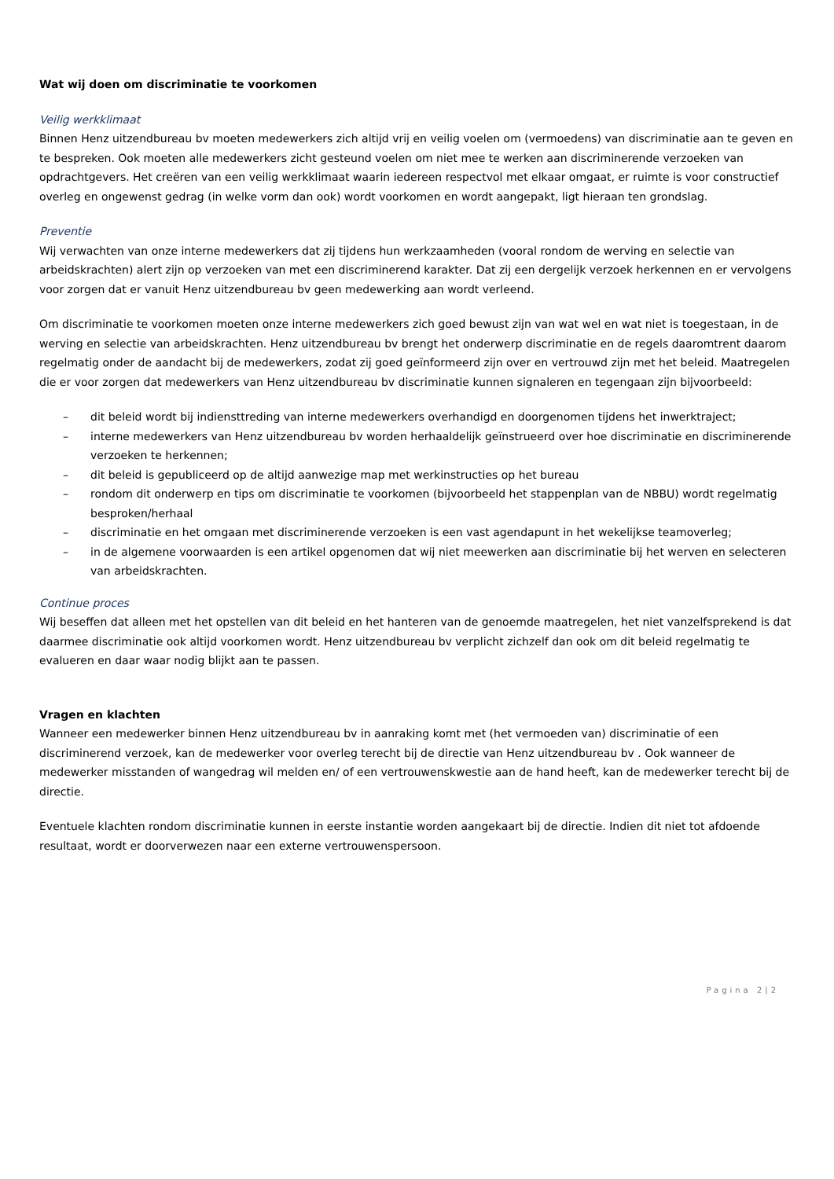Wat wij doen om discriminatie te voorkomen
Veilig werkklimaat
Binnen Henz uitzendbureau bv moeten medewerkers zich altijd vrij en veilig voelen om (vermoedens) van discriminatie aan te geven en te bespreken. Ook moeten alle medewerkers zicht gesteund voelen om niet mee te werken aan discriminerende verzoeken van opdrachtgevers. Het creëren van een veilig werkklimaat waarin iedereen respectvol met elkaar omgaat, er ruimte is voor constructief overleg en ongewenst gedrag (in welke vorm dan ook) wordt voorkomen en wordt aangepakt, ligt hieraan ten grondslag.
Preventie
Wij verwachten van onze interne medewerkers dat zij tijdens hun werkzaamheden (vooral rondom de werving en selectie van arbeidskrachten) alert zijn op verzoeken van met een discriminerend karakter. Dat zij een dergelijk verzoek herkennen en er vervolgens voor zorgen dat er vanuit Henz uitzendbureau bv geen medewerking aan wordt verleend.
Om discriminatie te voorkomen moeten onze interne medewerkers zich goed bewust zijn van wat wel en wat niet is toegestaan, in de werving en selectie van arbeidskrachten. Henz uitzendbureau bv brengt het onderwerp discriminatie en de regels daaromtrent daarom regelmatig onder de aandacht bij de medewerkers, zodat zij goed geïnformeerd zijn over en vertrouwd zijn met het beleid. Maatregelen die er voor zorgen dat medewerkers van Henz uitzendbureau bv discriminatie kunnen signaleren en tegengaan zijn bijvoorbeeld:
– dit beleid wordt bij indiensttreding van interne medewerkers overhandigd en doorgenomen tijdens het inwerktraject;
– interne medewerkers van Henz uitzendbureau bv worden herhaaldelijk geïnstrueerd over hoe discriminatie en discriminerende verzoeken te herkennen;
– dit beleid is gepubliceerd op de altijd aanwezige map met werkinstructies op het bureau
– rondom dit onderwerp en tips om discriminatie te voorkomen (bijvoorbeeld het stappenplan van de NBBU) wordt regelmatig besproken/herhaal
– discriminatie en het omgaan met discriminerende verzoeken is een vast agendapunt in het wekelijkse teamoverleg;
– in de algemene voorwaarden is een artikel opgenomen dat wij niet meewerken aan discriminatie bij het werven en selecteren van arbeidskrachten.
Continue proces
Wij beseffen dat alleen met het opstellen van dit beleid en het hanteren van de genoemde maatregelen, het niet vanzelfsprekend is dat daarmee discriminatie ook altijd voorkomen wordt. Henz uitzendbureau bv verplicht zichzelf dan ook om dit beleid regelmatig te evalueren en daar waar nodig blijkt aan te passen.
Vragen en klachten
Wanneer een medewerker binnen Henz uitzendbureau bv in aanraking komt met (het vermoeden van) discriminatie of een discriminerend verzoek, kan de medewerker voor overleg terecht bij de directie van Henz uitzendbureau bv . Ook wanneer de medewerker misstanden of wangedrag wil melden en/ of een vertrouwenskwestie aan de hand heeft, kan de medewerker terecht bij de directie.
Eventuele klachten rondom discriminatie kunnen in eerste instantie worden aangekaart bij de directie. Indien dit niet tot afdoende resultaat, wordt er doorverwezen naar een externe vertrouwenspersoon.
Pagina 2|2